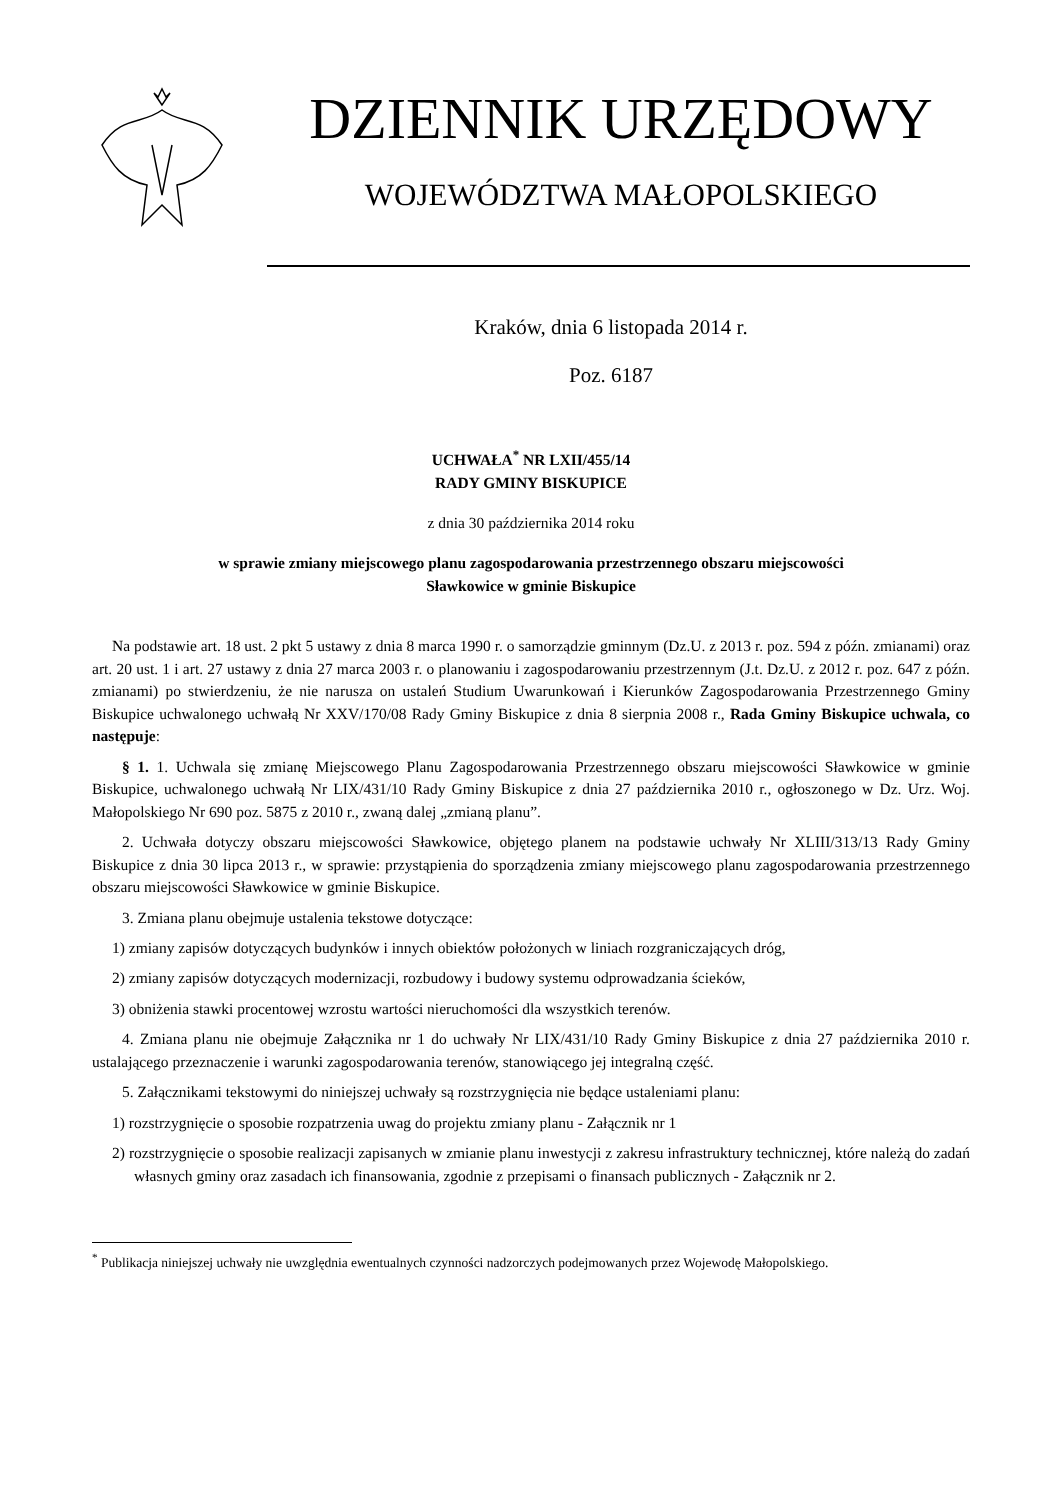DZIENNIK URZĘDOWY
WOJEWÓDZTWA MAŁOPOLSKIEGO
Kraków, dnia 6 listopada 2014 r.
Poz. 6187
UCHWAŁA<sup>*</sup> NR LXII/455/14
RADY GMINY BISKUPICE
z dnia 30 października 2014 roku
w sprawie zmiany miejscowego planu zagospodarowania przestrzennego obszaru miejscowości
Sławkowice w gminie Biskupice
Na podstawie art. 18 ust. 2 pkt 5 ustawy z dnia 8 marca 1990 r. o samorządzie gminnym (Dz.U. z 2013 r. poz. 594 z późn. zmianami) oraz art. 20 ust. 1 i art. 27 ustawy z dnia 27 marca 2003 r. o planowaniu i zagospodarowaniu przestrzennym (J.t. Dz.U. z 2012 r. poz. 647 z późn. zmianami) po stwierdzeniu, że nie narusza on ustaleń Studium Uwarunkowań i Kierunków Zagospodarowania Przestrzennego Gminy Biskupice uchwalonego uchwałą Nr XXV/170/08 Rady Gminy Biskupice z dnia 8 sierpnia 2008 r., Rada Gminy Biskupice uchwala, co następuje:
§ 1. 1. Uchwala się zmianę Miejscowego Planu Zagospodarowania Przestrzennego obszaru miejscowości Sławkowice w gminie Biskupice, uchwalonego uchwałą Nr LIX/431/10 Rady Gminy Biskupice z dnia 27 października 2010 r., ogłoszonego w Dz. Urz. Woj. Małopolskiego Nr 690 poz. 5875 z 2010 r., zwaną dalej „zmianą planu”.
2. Uchwała dotyczy obszaru miejscowości Sławkowice, objętego planem na podstawie uchwały Nr XLIII/313/13 Rady Gminy Biskupice z dnia 30 lipca 2013 r., w sprawie: przystąpienia do sporządzenia zmiany miejscowego planu zagospodarowania przestrzennego obszaru miejscowości Sławkowice w gminie Biskupice.
3. Zmiana planu obejmuje ustalenia tekstowe dotyczące:
1) zmiany zapisów dotyczących budynków i innych obiektów położonych w liniach rozgraniczających dróg,
2) zmiany zapisów dotyczących modernizacji, rozbudowy i budowy systemu odprowadzania ścieków,
3) obniżenia stawki procentowej wzrostu wartości nieruchomości dla wszystkich terenów.
4. Zmiana planu nie obejmuje Załącznika nr 1 do uchwały Nr LIX/431/10 Rady Gminy Biskupice z dnia 27 października 2010 r. ustalającego przeznaczenie i warunki zagospodarowania terenów, stanowiącego jej integralną część.
5. Załącznikami tekstowymi do niniejszej uchwały są rozstrzygnięcia nie będące ustaleniami planu:
1) rozstrzygnięcie o sposobie rozpatrzenia uwag do projektu zmiany planu - Załącznik nr 1
2) rozstrzygnięcie o sposobie realizacji zapisanych w zmianie planu inwestycji z zakresu infrastruktury technicznej, które należą do zadań własnych gminy oraz zasadach ich finansowania, zgodnie z przepisami o finansach publicznych - Załącznik nr 2.
<sup>*</sup> Publikacja niniejszej uchwały nie uwzględnia ewentualnych czynności nadzorczych podejmowanych przez Wojewodę Małopolskiego.